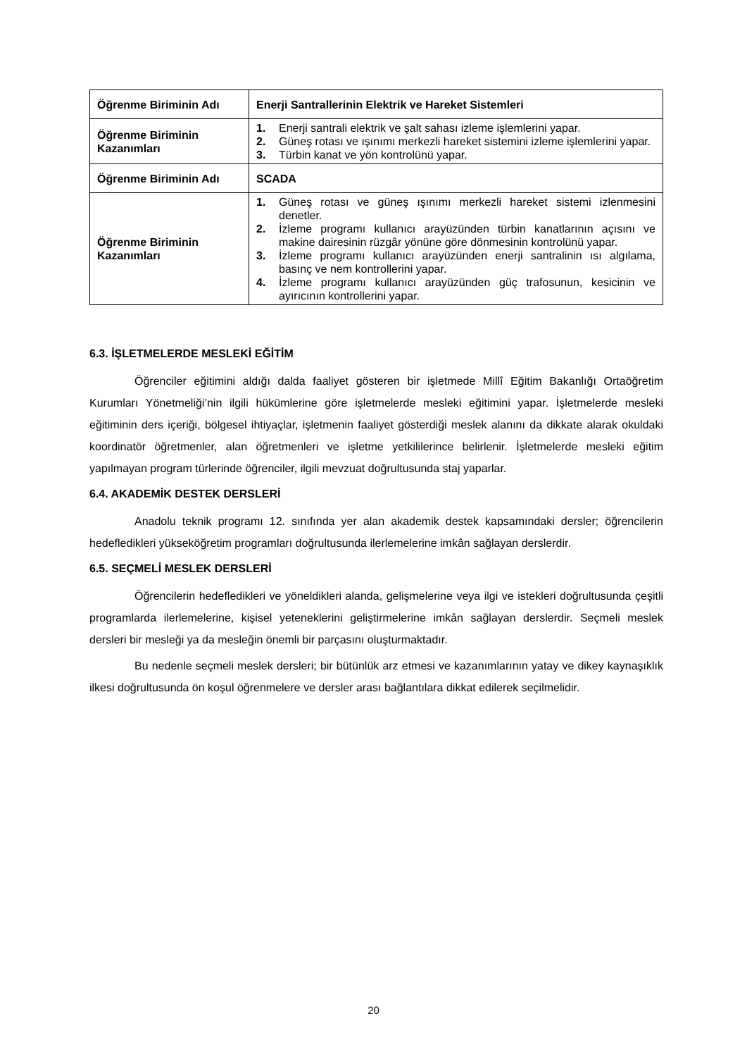| Öğrenme Biriminin Adı | Enerji Santrallerinin Elektrik ve Hareket Sistemleri |
| Öğrenme Biriminin Kazanımları | 1. Enerji santrali elektrik ve şalt sahası izleme işlemlerini yapar. 2. Güneş rotası ve ışınımı merkezli hareket sistemini izleme işlemlerini yapar. 3. Türbin kanat ve yön kontrolünü yapar. |
| Öğrenme Biriminin Adı | SCADA |
| Öğrenme Biriminin Kazanımları | 1. Güneş rotası ve güneş ışınımı merkezli hareket sistemi izlenmesini denetler. 2. İzleme programı kullanıcı arayüzünden türbin kanatlarının açısını ve makine dairesinin rüzgâr yönüne göre dönmesinin kontrolünü yapar. 3. İzleme programı kullanıcı arayüzünden enerji santralinin ısı algılama, basınç ve nem kontrollerini yapar. 4. İzleme programı kullanıcı arayüzünden güç trafosunun, kesicinin ve ayırıcının kontrollerini yapar. |
6.3. İŞLETMELERDE MESLEKİ EĞİTİM
Öğrenciler eğitimini aldığı dalda faaliyet gösteren bir işletmede Millî Eğitim Bakanlığı Ortaöğretim Kurumları Yönetmeliği’nin ilgili hükümlerine göre işletmelerde mesleki eğitimini yapar. İşletmelerde mesleki eğitiminin ders içeriği, bölgesel ihtiyaçlar, işletmenin faaliyet gösterdiği meslek alanını da dikkate alarak okuldaki koordinatör öğretmenler, alan öğretmenleri ve işletme yetkililerince belirlenir. İşletmelerde mesleki eğitim yapılmayan program türlerinde öğrenciler, ilgili mevzuat doğrultusunda staj yaparlar.
6.4. AKADEMİK DESTEK DERSLERİ
Anadolu teknik programı 12. sınıfında yer alan akademik destek kapsamındaki dersler; öğrencilerin hedefledikleri yükseköğretim programları doğrultusunda ilerlemelerine imkân sağlayan derslerdir.
6.5. SEÇMELİ MESLEK DERSLERİ
Öğrencilerin hedefledikleri ve yöneldikleri alanda, gelişmelerine veya ilgi ve istekleri doğrultusunda çeşitli programlarda ilerlemelerine, kişisel yeteneklerini geliştirmelerine imkân sağlayan derslerdir. Seçmeli meslek dersleri bir mesleği ya da mesleğin önemli bir parçasını oluşturmaktadır.
Bu nedenle seçmeli meslek dersleri; bir bütünlük arz etmesi ve kazanımlarının yatay ve dikey kaynaşıklık ilkesi doğrultusunda ön koşul öğrenmelere ve dersler arası bağlantılara dikkat edilerek seçilmelidir.
20